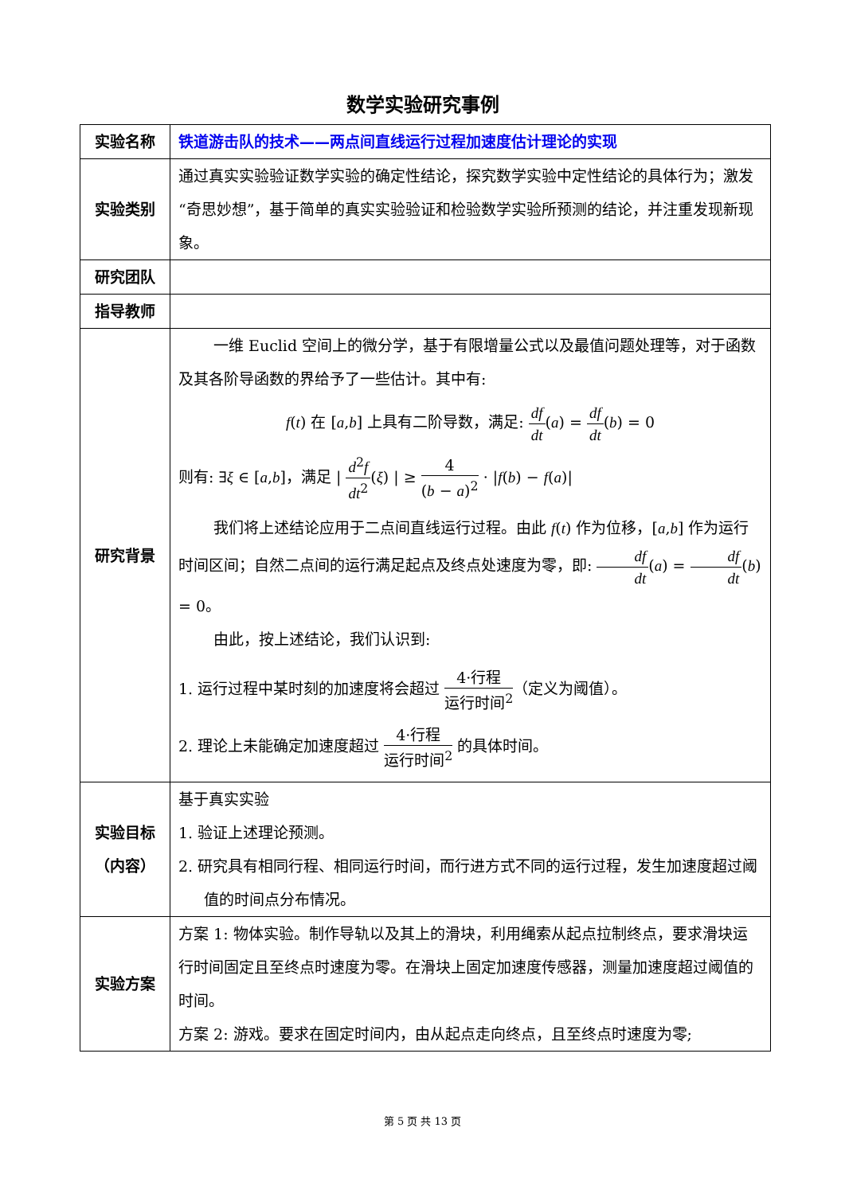数学实验研究事例
| 实验名称 | 铁道游击队的技术——两点间直线运行过程加速度估计理论的实现 |
| 实验类别 | 通过真实实验验证数学实验的确定性结论，探究数学实验中定性结论的具体行为；激发“奇思妙想”，基于简单的真实实验验证和检验数学实验所预测的结论，并注重发现新现象。 |
| 研究团队 | |
| 指导教师 | |
| 研究背景 | 一维 Euclid 空间上的微分学，基于有限增量公式以及最值问题处理等，对于函数及其各阶导函数的界给予了一些估计。其中有: f ( t ) 在 [ a , b ] 上具有二阶导数，满足: df dt ( a ) = df dt ( b ) = 0 则有: ∃ ξ ∈ [ a , b ]，满足 / d<sup>2</sup> f dt<sup>2</sup> ( ξ ) / ≥ 4 ( b − a )<sup>2</sup> · / f ( b ) − f ( a )/ 我们将上述结论应用于二点间直线运行过程。由此 f ( t ) 作为位移，[ a , b ] 作为运行时间区间；自然二点间的运行满足起点及终点处速度为零，即: df dt ( a ) = df dt ( b ) = 0。 由此，按上述结论，我们认识到: 1. 运行过程中某时刻的加速度将会超过 4·行程 运行时间<sup>2</sup> （定义为阈值）。 2. 理论上未能确定加速度超过 4·行程 运行时间<sup>2</sup> 的具体时间。 |
| 实验目标 （内容） | 基于真实实验 1. 验证上述理论预测。 2. 研究具有相同行程、相同运行时间，而行进方式不同的运行过程，发生加速度超过阈值的时间点分布情况。 |
| 实验方案 | 方案 1: 物体实验。制作导轨以及其上的滑块，利用绳索从起点拉制终点，要求滑块运行时间固定且至终点时速度为零。在滑块上固定加速度传感器，测量加速度超过阈值的时间。 方案 2: 游戏。要求在固定时间内，由从起点走向终点，且至终点时速度为零; |
第 5 页 共 13 页